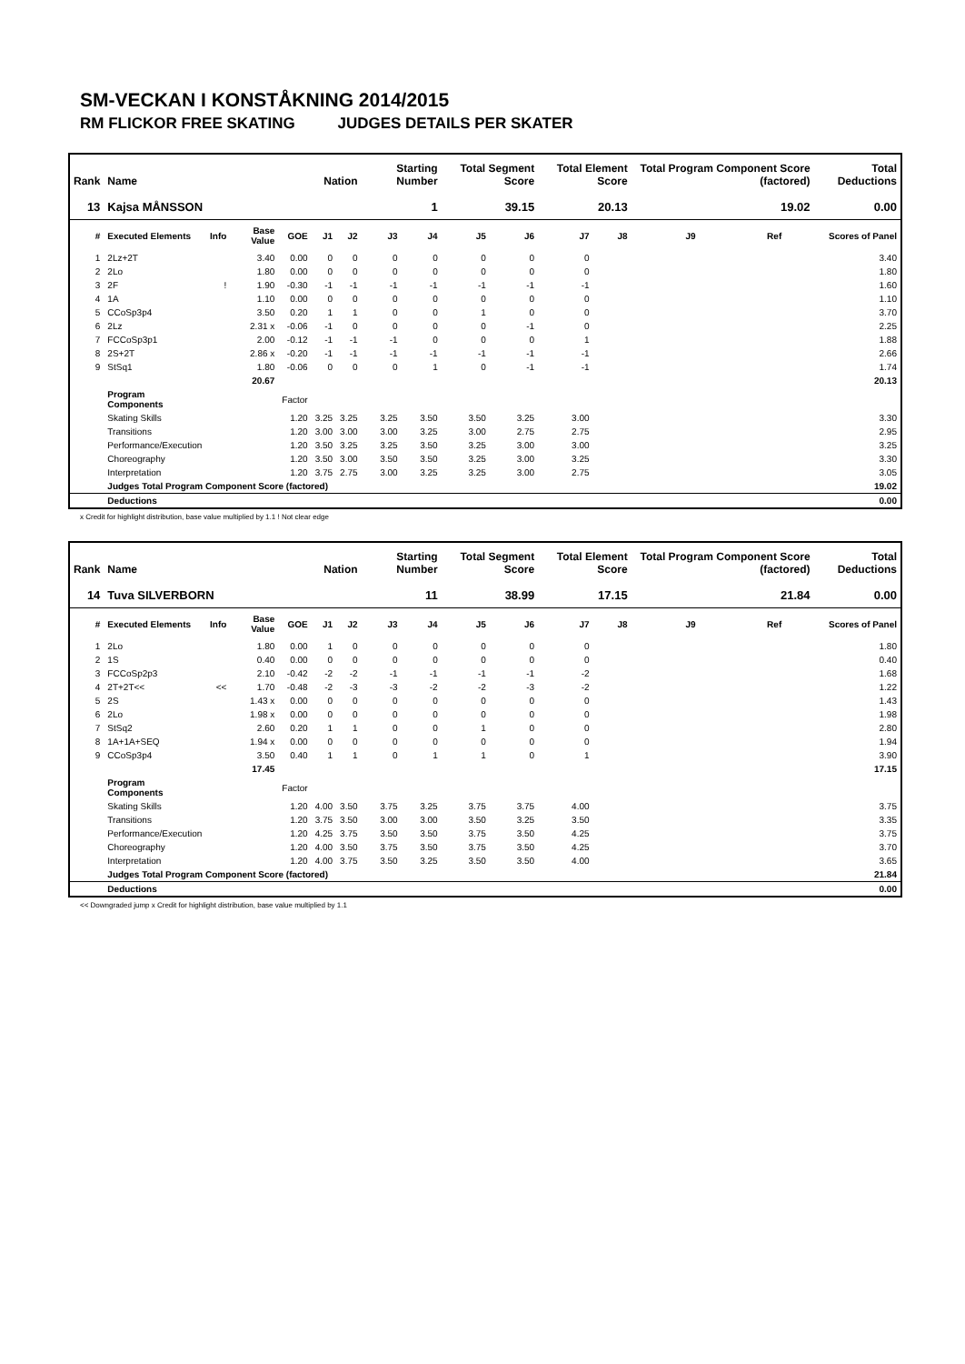SM-VECKAN I KONSTÅKNING 2014/2015
RM FLICKOR FREE SKATING JUDGES DETAILS PER SKATER
| Rank | Name | | | | Nation | | Starting Number | | Total Segment Score | | Total Element Score | | Total Program Component Score (factored) | | | Total Deductions |
| --- | --- | --- | --- | --- | --- | --- | --- | --- | --- | --- | --- | --- | --- | --- | --- | --- |
| 13 | Kajsa MÅNSSON | | | | | | 1 | | 39.15 | | 20.13 | | 19.02 | | | 0.00 |
| # | Executed Elements | Info | Base Value | GOE | J1 | J2 | J3 | J4 | J5 | J6 | J7 | J8 | J9 | Ref | | Scores of Panel |
| 1 | 2Lz+2T | | 3.40 | 0.00 | 0 | 0 | 0 | 0 | 0 | 0 | 0 | | | | | 3.40 |
| 2 | 2Lo | | 1.80 | 0.00 | 0 | 0 | 0 | 0 | 0 | 0 | 0 | | | | | 1.80 |
| 3 | 2F | ! | 1.90 | -0.30 | -1 | -1 | -1 | -1 | -1 | -1 | -1 | | | | | 1.60 |
| 4 | 1A | | 1.10 | 0.00 | 0 | 0 | 0 | 0 | 0 | 0 | 0 | | | | | 1.10 |
| 5 | CCoSp3p4 | | 3.50 | 0.20 | 1 | 1 | 0 | 0 | 1 | 0 | 0 | | | | | 3.70 |
| 6 | 2Lz | | 2.31 x | -0.06 | -1 | 0 | 0 | 0 | 0 | -1 | 0 | | | | | 2.25 |
| 7 | FCCoSp3p1 | | 2.00 | -0.12 | -1 | -1 | -1 | 0 | 0 | 0 | 1 | | | | | 1.88 |
| 8 | 2S+2T | | 2.86 x | -0.20 | -1 | -1 | -1 | -1 | -1 | -1 | -1 | | | | | 2.66 |
| 9 | StSq1 | | 1.80 | -0.06 | 0 | 0 | 0 | 1 | 0 | -1 | -1 | | | | | 1.74 |
| | | | 20.67 | | | | | | | | | | | | | 20.13 |
| | Program Components | | | Factor | | | | | | | | | | | | |
| | Skating Skills | | | 1.20 | 3.25 | 3.25 | 3.25 | 3.50 | 3.50 | 3.25 | 3.00 | | | | | 3.30 |
| | Transitions | | | 1.20 | 3.00 | 3.00 | 3.00 | 3.25 | 3.00 | 2.75 | 2.75 | | | | | 2.95 |
| | Performance/Execution | | | 1.20 | 3.50 | 3.25 | 3.25 | 3.50 | 3.25 | 3.00 | 3.00 | | | | | 3.25 |
| | Choreography | | | 1.20 | 3.50 | 3.00 | 3.50 | 3.50 | 3.25 | 3.00 | 3.25 | | | | | 3.30 |
| | Interpretation | | | 1.20 | 3.75 | 2.75 | 3.00 | 3.25 | 3.25 | 3.00 | 2.75 | | | | | 3.05 |
| | Judges Total Program Component Score (factored) | | | | | | | | | | | | | | | 19.02 |
| | Deductions | | | | | | | | | | | | | | | 0.00 |
x Credit for highlight distribution, base value multiplied by 1.1 ! Not clear edge
| Rank | Name | | | | Nation | | Starting Number | | Total Segment Score | | Total Element Score | | Total Program Component Score (factored) | | | Total Deductions |
| --- | --- | --- | --- | --- | --- | --- | --- | --- | --- | --- | --- | --- | --- | --- | --- | --- |
| 14 | Tuva SILVERBORN | | | | | | 11 | | 38.99 | | 17.15 | | 21.84 | | | 0.00 |
| # | Executed Elements | Info | Base Value | GOE | J1 | J2 | J3 | J4 | J5 | J6 | J7 | J8 | J9 | Ref | | Scores of Panel |
| 1 | 2Lo | | 1.80 | 0.00 | 1 | 0 | 0 | 0 | 0 | 0 | 0 | | | | | 1.80 |
| 2 | 1S | | 0.40 | 0.00 | 0 | 0 | 0 | 0 | 0 | 0 | 0 | | | | | 0.40 |
| 3 | FCCoSp2p3 | | 2.10 | -0.42 | -2 | -2 | -1 | -1 | -1 | -1 | -2 | | | | | 1.68 |
| 4 | 2T+2T<< | << | 1.70 | -0.48 | -2 | -3 | -3 | -2 | -2 | -3 | -2 | | | | | 1.22 |
| 5 | 2S | | 1.43 x | 0.00 | 0 | 0 | 0 | 0 | 0 | 0 | 0 | | | | | 1.43 |
| 6 | 2Lo | | 1.98 x | 0.00 | 0 | 0 | 0 | 0 | 0 | 0 | 0 | | | | | 1.98 |
| 7 | StSq2 | | 2.60 | 0.20 | 1 | 1 | 0 | 0 | 1 | 0 | 0 | | | | | 2.80 |
| 8 | 1A+1A+SEQ | | 1.94 x | 0.00 | 0 | 0 | 0 | 0 | 0 | 0 | 0 | | | | | 1.94 |
| 9 | CCoSp3p4 | | 3.50 | 0.40 | 1 | 1 | 0 | 1 | 1 | 0 | 1 | | | | | 3.90 |
| | | | 17.45 | | | | | | | | | | | | | 17.15 |
| | Program Components | | | Factor | | | | | | | | | | | | |
| | Skating Skills | | | 1.20 | 4.00 | 3.50 | 3.75 | 3.25 | 3.75 | 3.75 | 4.00 | | | | | 3.75 |
| | Transitions | | | 1.20 | 3.75 | 3.50 | 3.00 | 3.00 | 3.50 | 3.25 | 3.50 | | | | | 3.35 |
| | Performance/Execution | | | 1.20 | 4.25 | 3.75 | 3.50 | 3.50 | 3.75 | 3.50 | 4.25 | | | | | 3.75 |
| | Choreography | | | 1.20 | 4.00 | 3.50 | 3.75 | 3.50 | 3.75 | 3.50 | 4.25 | | | | | 3.70 |
| | Interpretation | | | 1.20 | 4.00 | 3.75 | 3.50 | 3.25 | 3.50 | 3.50 | 4.00 | | | | | 3.65 |
| | Judges Total Program Component Score (factored) | | | | | | | | | | | | | | | 21.84 |
| | Deductions | | | | | | | | | | | | | | | 0.00 |
<< Downgraded jump x Credit for highlight distribution, base value multiplied by 1.1